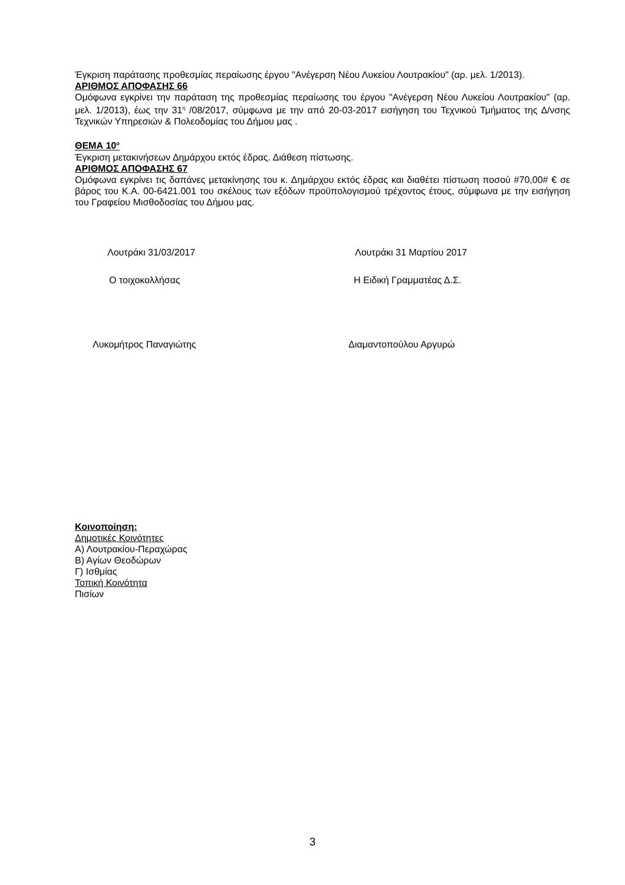Έγκριση παράτασης προθεσμίας περαίωσης έργου "Ανέγερση Νέου Λυκείου Λουτρακίου" (αρ. μελ. 1/2013).
ΑΡΙΘΜΟΣ ΑΠΟΦΑΣΗΣ 66
Ομόφωνα εγκρίνει την παράταση της προθεσμίας περαίωσης του έργου "Ανέγερση Νέου Λυκείου Λουτρακίου" (αρ. μελ. 1/2013), έως την 31<sup>η</sup> /08/2017, σύμφωνα με την από 20-03-2017 εισήγηση του Τεχνικού Τμήματος της Δ/νσης Τεχνικών Υπηρεσιών & Πολεοδομίας του Δήμου μας .
ΘΕΜΑ 10<sup>ο</sup>
Έγκριση μετακινήσεων Δημάρχου εκτός έδρας. Διάθεση πίστωσης.
ΑΡΙΘΜΟΣ ΑΠΟΦΑΣΗΣ 67
Ομόφωνα εγκρίνει τις δαπάνες μετακίνησης του κ. Δημάρχου εκτός έδρας και διαθέτει πίστωση ποσού #70,00# € σε βάρος του Κ.Α. 00-6421.001 του σκέλους των εξόδων προϋπολογισμού τρέχοντος έτους, σύμφωνα με την εισήγηση του Γραφείου Μισθοδοσίας του Δήμου μας.
Λουτράκι 31/03/2017 Λουτράκι 31 Μαρτίου 2017
Ο τοιχοκολλήσας Η Ειδική Γραμματέας Δ.Σ.
Λυκομήτρος Παναγιώτης Διαμαντοπούλου Αργυρώ
Κοινοποίηση:
Δημοτικές Κοινότητες
Α) Λουτρακίου-Περαχώρας
Β) Αγίων Θεοδώρων
Γ) Ισθμίας
Τοπική Κοινότητα
Πισίων
3